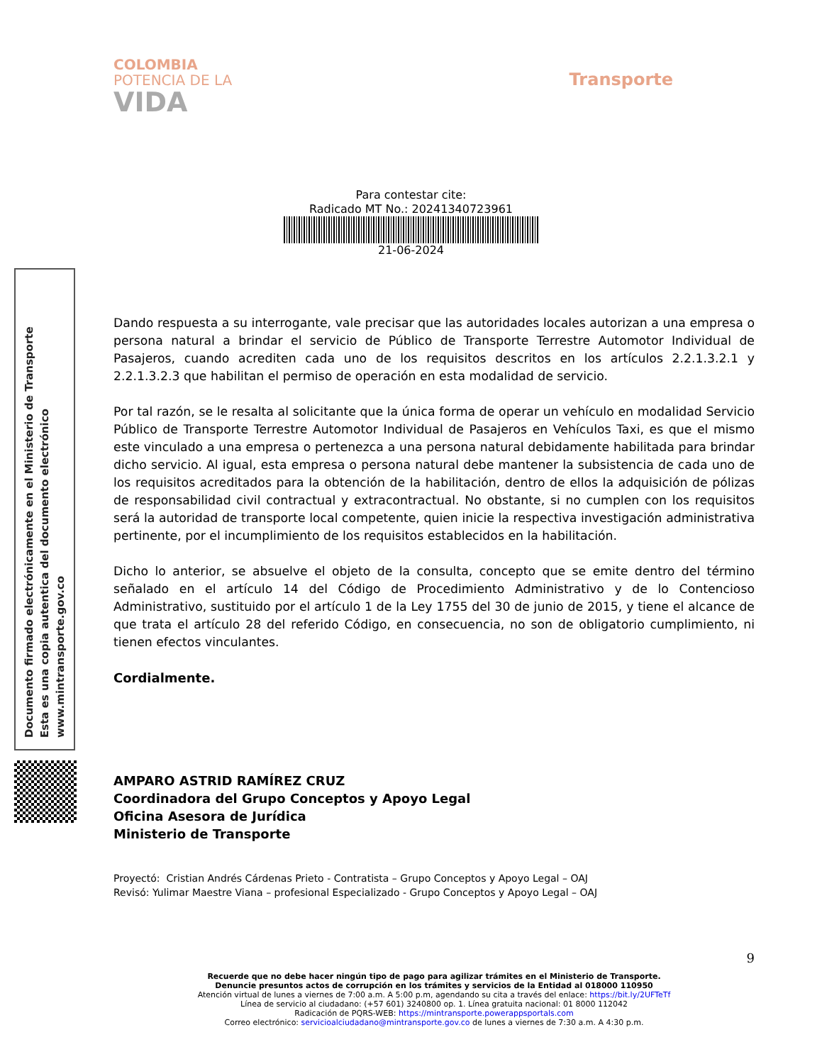COLOMBIA
POTENCIA DE LA
VIDA
Transporte
Para contestar cite:
Radicado MT No.: 20241340723961
21-06-2024
Documento firmado electrónicamente en el Ministerio de Transporte
Esta es una copia autentica del documento electrónico
www.mintransporte.gov.co
Dando respuesta a su interrogante, vale precisar que las autoridades locales autorizan a una empresa o persona natural a brindar el servicio de Público de Transporte Terrestre Automotor Individual de Pasajeros, cuando acrediten cada uno de los requisitos descritos en los artículos 2.2.1.3.2.1 y 2.2.1.3.2.3 que habilitan el permiso de operación en esta modalidad de servicio.
Por tal razón, se le resalta al solicitante que la única forma de operar un vehículo en modalidad Servicio Público de Transporte Terrestre Automotor Individual de Pasajeros en Vehículos Taxi, es que el mismo este vinculado a una empresa o pertenezca a una persona natural debidamente habilitada para brindar dicho servicio. Al igual, esta empresa o persona natural debe mantener la subsistencia de cada uno de los requisitos acreditados para la obtención de la habilitación, dentro de ellos la adquisición de pólizas de responsabilidad civil contractual y extracontractual. No obstante, si no cumplen con los requisitos será la autoridad de transporte local competente, quien inicie la respectiva investigación administrativa pertinente, por el incumplimiento de los requisitos establecidos en la habilitación.
Dicho lo anterior, se absuelve el objeto de la consulta, concepto que se emite dentro del término señalado en el artículo 14 del Código de Procedimiento Administrativo y de lo Contencioso Administrativo, sustituido por el artículo 1 de la Ley 1755 del 30 de junio de 2015, y tiene el alcance de que trata el artículo 28 del referido Código, en consecuencia, no son de obligatorio cumplimiento, ni tienen efectos vinculantes.
Cordialmente.
AMPARO ASTRID RAMÍREZ CRUZ
Coordinadora del Grupo Conceptos y Apoyo Legal
Oficina Asesora de Jurídica
Ministerio de Transporte
Proyectó: Cristian Andrés Cárdenas Prieto - Contratista – Grupo Conceptos y Apoyo Legal – OAJ
Revisó: Yulimar Maestre Viana – profesional Especializado - Grupo Conceptos y Apoyo Legal – OAJ
9
Recuerde que no debe hacer ningún tipo de pago para agilizar trámites en el Ministerio de Transporte.
Denuncie presuntos actos de corrupción en los trámites y servicios de la Entidad al 018000 110950
Atención virtual de lunes a viernes de 7:00 a.m. A 5:00 p.m, agendando su cita a través del enlace: https://bit.ly/2UFTeTf
Línea de servicio al ciudadano: (+57 601) 3240800 op. 1. Línea gratuita nacional: 01 8000 112042
Radicación de PQRS-WEB: https://mintransporte.powerappsportals.com
Correo electrónico: servicioalciudadano@mintransporte.gov.co de lunes a viernes de 7:30 a.m. A 4:30 p.m.